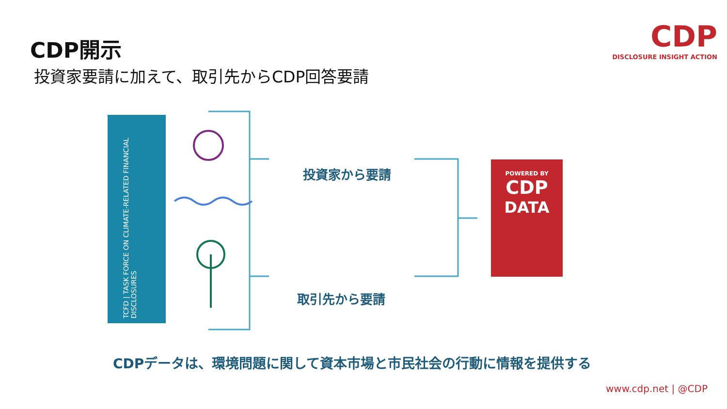CDP開示
投資家要請に加えて、取引先からCDP回答要請
CDP
DISCLOSURE INSIGHT ACTION
TCFD | TASK FORCE ON CLIMATE-RELATED FINANCIAL DISCLOSURES
投資家から要請
取引先から要請
POWERED BY
CDP
DATA
CDPデータは、環境問題に関して資本市場と市民社会の行動に情報を提供する
www.cdp.net | @CDP